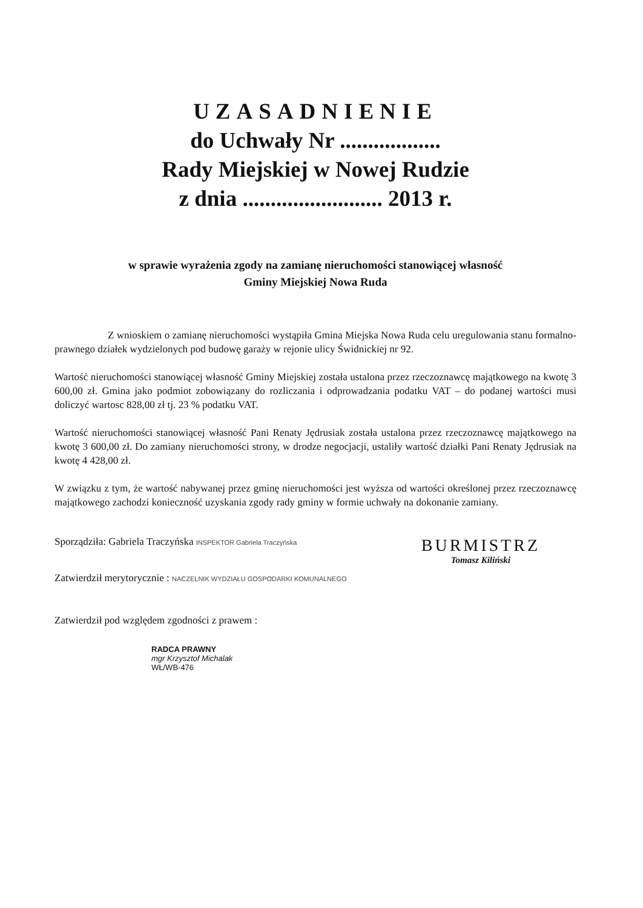UZASADNIENIE
do Uchwały Nr ..................
Rady Miejskiej w Nowej Rudzie
z dnia ......................... 2013 r.
w sprawie wyrażenia zgody na zamianę nieruchomości stanowiącej własność
Gminy Miejskiej Nowa Ruda
Z wnioskiem o zamianę nieruchomości wystąpiła Gmina Miejska Nowa Ruda celu uregulowania stanu formalno-prawnego działek wydzielonych pod budowę garaży w rejonie ulicy Świdnickiej nr 92.
Wartość nieruchomości stanowiącej własność Gminy Miejskiej została ustalona przez rzeczoznawcę majątkowego na kwotę 3 600,00 zł. Gmina jako podmiot zobowiązany do rozliczania i odprowadzania podatku VAT – do podanej wartości musi doliczyć wartosc 828,00 zł tj. 23 % podatku VAT.
Wartość nieruchomości stanowiącej własność Pani Renaty Jędrusiak została ustalona przez rzeczoznawcę majątkowego na kwotę 3 600,00 zł. Do zamiany nieruchomości strony, w drodze negocjacji, ustaliły wartość działki Pani Renaty Jędrusiak na kwotę 4 428,00 zł.
W związku z tym, że wartość nabywanej przez gminę nieruchomości jest wyższa od wartości określonej przez rzeczoznawcę majątkowego zachodzi konieczność uzyskania zgody rady gminy w formie uchwały na dokonanie zamiany.
Sporządziła: Gabriela Traczyńska INSPEKTOR Gabriela Traczyńska
Zatwierdził merytorycznie : NACZELNIK WYDZIAŁU GOSPODARKI KOMUNALNEGO
Zatwierdził pod względem zgodności z prawem :
RADCA PRAWNY
mgr Krzysztof Michalak
WŁ/WB-476
BURMISTRZ
Tomasz Kiliński